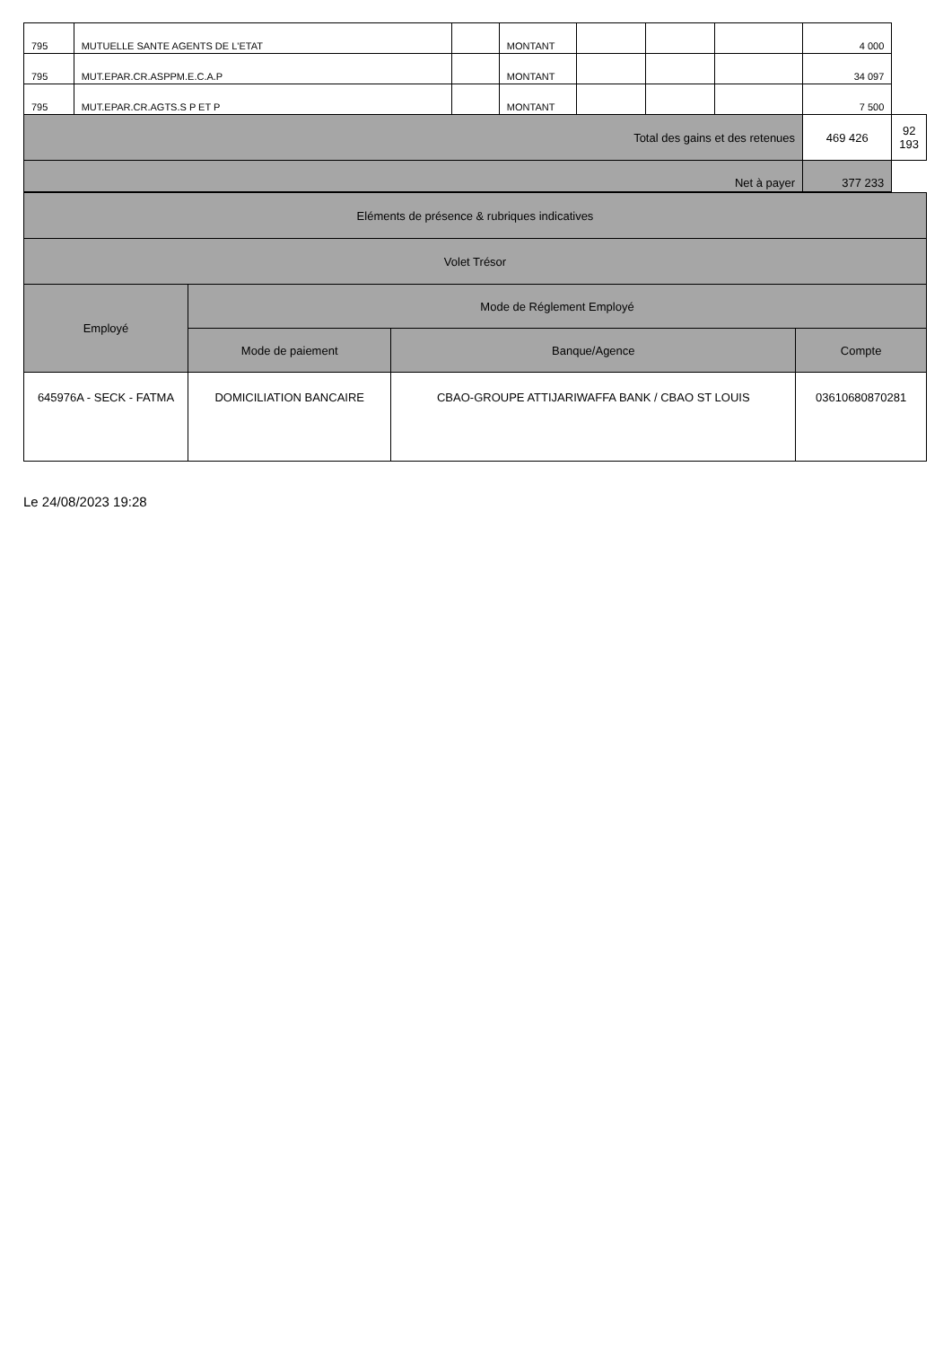| 795 | MUTUELLE SANTE AGENTS DE L'ETAT | | MONTANT | | | | 4 000 | | |
| 795 | MUT.EPAR.CR.ASPPM.E.C.A.P | | MONTANT | | | | 34 097 | | |
| 795 | MUT.EPAR.CR.AGTS.S P ET P | | MONTANT | | | | 7 500 | | |
| Total des gains et des retenues | | | | | | | | 469 426 | 92 193 |
| Net à payer | | | | | | | 377 233 | | |
| Eléments de présence & rubriques indicatives | | | |
| Volet Trésor | | | |
| Employé | Mode de Réglement Employé | | |
| | Mode de paiement | Banque/Agence | Compte |
| 645976A - SECK - FATMA | DOMICILIATION BANCAIRE | CBAO-GROUPE ATTIJARIWAFFA BANK / CBAO ST LOUIS | 03610680870281 |
Le 24/08/2023 19:28